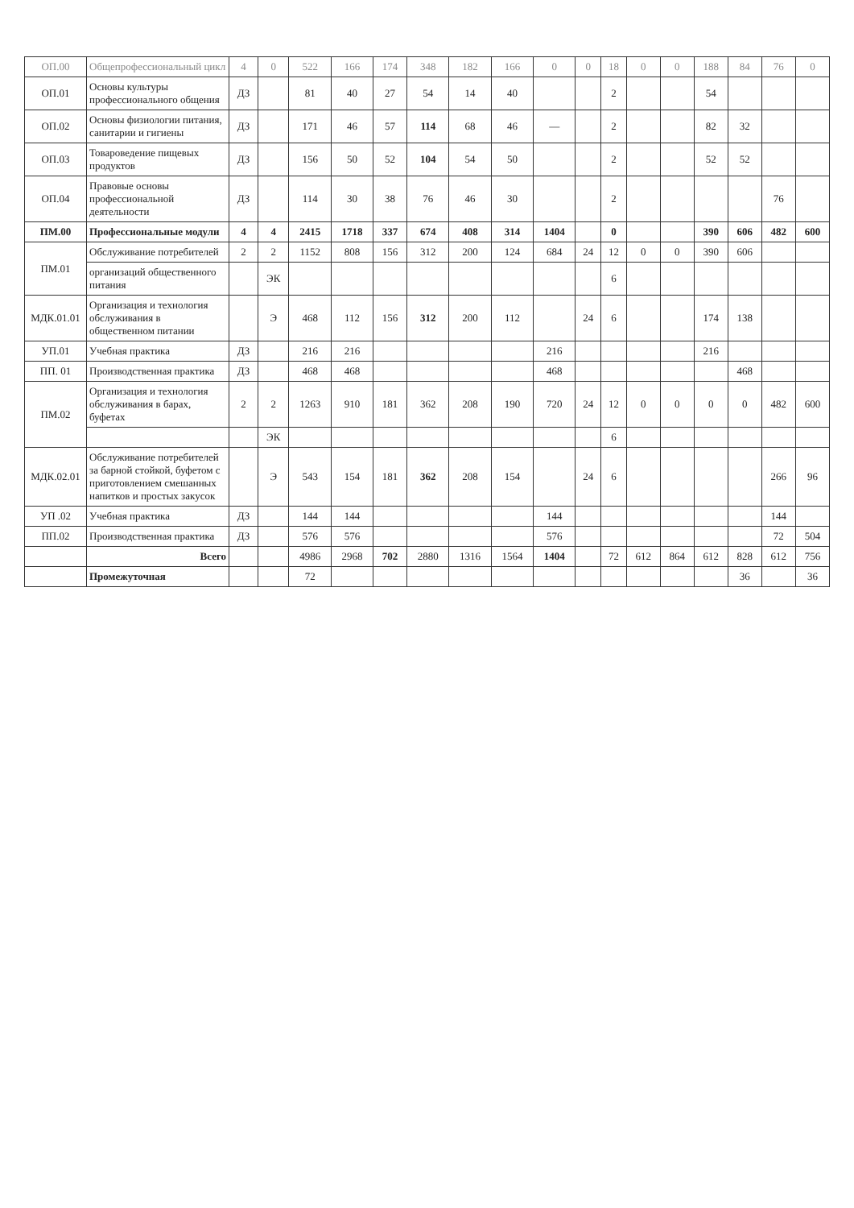| ОП.00 | Общепрофессиональный цикл | 4 | 0 | 522 | 166 | 174 | 348 | 182 | 166 | 0 | 0 | 18 | 0 | 0 | 188 | 84 | 76 | 0 |
| ОП.01 | Основы культуры профессионального общения | ДЗ | | 81 | 40 | 27 | 54 | 14 | 40 | | | 2 | | | 54 | | | |
| ОП.02 | Основы физиологии питания, санитарии и гигиены | ДЗ | | 171 | 46 | 57 | 114 | 68 | 46 | — | | 2 | | | 82 | 32 | | |
| ОП.03 | Товароведение пищевых продуктов | ДЗ | | 156 | 50 | 52 | 104 | 54 | 50 | | | 2 | | | 52 | 52 | | |
| ОП.04 | Правовые основы профессиональной деятельности | ДЗ | | 114 | 30 | 38 | 76 | 46 | 30 | | | 2 | | | | | 76 | |
| ПМ.00 | Профессиональные модули | 4 | 4 | 2415 | 1718 | 337 | 674 | 408 | 314 | 1404 | | 0 | | | 390 | 606 | 482 | 600 |
| ПМ.01 | Обслуживание потребителей | 2 | 2 | 1152 | 808 | 156 | 312 | 200 | 124 | 684 | 24 | 12 | 0 | 0 | 390 | 606 | | |
| | организаций общественного питания | | ЭК | | | | | | | | | 6 | | | | | | |
| МДК.01.01 | Организация и технология обслуживания в общественном питании | | Э | 468 | 112 | 156 | 312 | 200 | 112 | | 24 | 6 | | | 174 | 138 | | |
| УП.01 | Учебная практика | ДЗ | | 216 | 216 | | | | | 216 | | | | | 216 | | | |
| ПП. 01 | Производственная практика | ДЗ | | 468 | 468 | | | | | 468 | | | | | | 468 | | |
| ПМ.02 | Организация и технология обслуживания в барах, буфетах | 2 | 2 | 1263 | 910 | 181 | 362 | 208 | 190 | 720 | 24 | 12 | 0 | 0 | 0 | 0 | 482 | 600 |
| | | | ЭК | | | | | | | | | 6 | | | | | | |
| МДК.02.01 | Обслуживание потребителей за барной стойкой, буфетом с приготовлением смешанных напитков и простых закусок | | Э | 543 | 154 | 181 | 362 | 208 | 154 | | 24 | 6 | | | | | 266 | 96 |
| УП .02 | Учебная практика | ДЗ | | 144 | 144 | | | | | 144 | | | | | | | 144 | |
| ПП.02 | Производственная практика | ДЗ | | 576 | 576 | | | | | 576 | | | | | | | 72 | 504 |
| | Всего | | | 4986 | 2968 | 702 | 2880 | 1316 | 1564 | 1404 | | 72 | 612 | 864 | 612 | 828 | 612 | 756 |
| | Промежуточная | | | 72 | | | | | | | | | | | | 36 | | 36 |